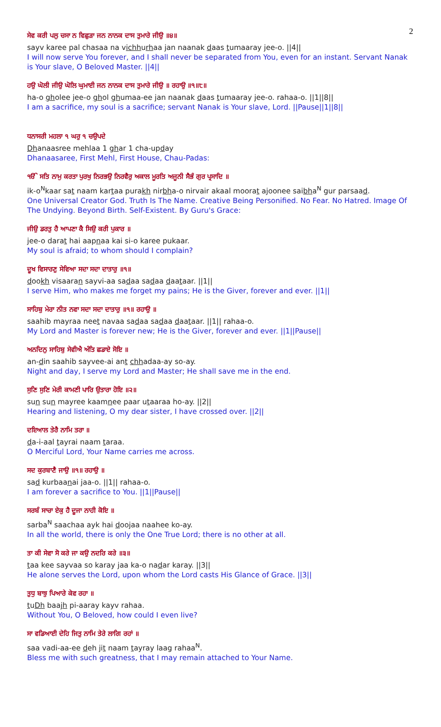2
ਸੇਵ ਕਰੀ ਪਲੁ ਚਸਾ ਨ ਵਿਛੁੜਾ ਜਨ ਨਾਨਕ ਦਾਸ ਤੁਮਾਰੇ ਜੀਉ ॥੪॥
sayv karee pal chasaa na vichhurhaa jan naanak daas tumaaray jee-o. ||4||
I will now serve You forever, and I shall never be separated from You, even for an instant. Servant Nanak is Your slave, O Beloved Master. ||4||
ਹਉ ਘੋਲੀ ਜੀਉ ਘੋਲਿ ਘੁਮਾਈ ਜਨ ਨਾਨਕ ਦਾਸ ਤੁਮਾਰੇ ਜੀਉ ॥ ਰਹਾਉ ॥੧॥੮॥
ha-o gholee jee-o ghol ghumaa-ee jan naanak daas tumaaray jee-o. rahaa-o. ||1||8||
I am a sacrifice, my soul is a sacrifice; servant Nanak is Your slave, Lord. ||Pause||1||8||
ਧਨਾਸਰੀ ਮਹਲਾ ੧ ਘਰੁ ੧ ਚਉਪਦੇ
Dhanaasree mehlaa 1 ghar 1 cha-upday
Dhanaasaree, First Mehl, First House, Chau-Padas:
ੴ ਸਤਿ ਨਾਮੁ ਕਰਤਾ ਪੁਰਖੁ ਨਿਰਭਉ ਨਿਰਵੈਰੁ ਅਕਾਲ ਮੂਰਤਿ ਅਜੂਨੀ ਸੈਭੰ ਗੁਰ ਪ੍ਰਸਾਦਿ ॥
ik-o<sup>N</sup>kaar sat naam kartaa purakh nirbha-o nirvair akaal moorat ajoonee saibha<sup>N</sup> gur parsaad.
One Universal Creator God. Truth Is The Name. Creative Being Personified. No Fear. No Hatred. Image Of The Undying. Beyond Birth. Self-Existent. By Guru's Grace:
ਜੀਉ ਡਰਤੁ ਹੈ ਆਪਣਾ ਕੈ ਸਿਉ ਕਰੀ ਪੁਕਾਰ ॥
jee-o darat hai aapnaa kai si-o karee pukaar.
My soul is afraid; to whom should I complain?
ਦੂਖ ਵਿਸਾਰਣੁ ਸੇਵਿਆ ਸਦਾ ਸਦਾ ਦਾਤਾਰੁ ॥੧॥
dookh visaaran sayvi-aa sadaa sadaa daataar. ||1||
I serve Him, who makes me forget my pains; He is the Giver, forever and ever. ||1||
ਸਾਹਿਬੁ ਮੇਰਾ ਨੀਤ ਨਵਾ ਸਦਾ ਸਦਾ ਦਾਤਾਰੁ ॥੧॥ ਰਹਾਉ ॥
saahib mayraa neet navaa sadaa sadaa daataar. ||1|| rahaa-o.
My Lord and Master is forever new; He is the Giver, forever and ever. ||1||Pause||
ਅਨਦਿਨੁ ਸਾਹਿਬੁ ਸੇਵੀਐ ਅੰਤਿ ਛਡਾਏ ਸੋਇ ॥
an-din saahib sayvee-ai ant chhadaa-ay so-ay.
Night and day, I serve my Lord and Master; He shall save me in the end.
ਸੁਣਿ ਸੁਣਿ ਮੇਰੀ ਕਾਮਣੀ ਪਾਰਿ ਉਤਾਰਾ ਹੋਇ ॥੨॥
sun sun mayree kaamnee paar utaaraa ho-ay. ||2||
Hearing and listening, O my dear sister, I have crossed over. ||2||
ਦਇਆਲ ਤੇਰੈ ਨਾਮਿ ਤਰਾ ॥
da-i-aal tayrai naam taraa.
O Merciful Lord, Your Name carries me across.
ਸਦ ਕੁਰਬਾਣੈ ਜਾਉ ॥੧॥ ਰਹਾਉ ॥
sad kurbaanai jaa-o. ||1|| rahaa-o.
I am forever a sacrifice to You. ||1||Pause||
ਸਰਬੰ ਸਾਚਾ ਏਕੁ ਹੈ ਦੂਜਾ ਨਾਹੀ ਕੋਇ ॥
sarba<sup>N</sup> saachaa ayk hai doojaa naahee ko-ay.
In all the world, there is only the One True Lord; there is no other at all.
ਤਾ ਕੀ ਸੇਵਾ ਸੋ ਕਰੇ ਜਾ ਕਉ ਨਦਰਿ ਕਰੇ ॥੩॥
taa kee sayvaa so karay jaa ka-o nadar karay. ||3||
He alone serves the Lord, upon whom the Lord casts His Glance of Grace. ||3||
ਤੁਧੁ ਬਾਝੁ ਪਿਆਰੇ ਕੇਵ ਰਹਾ ॥
tuDh baajh pi-aaray kayv rahaa.
Without You, O Beloved, how could I even live?
ਸਾ ਵਡਿਆਈ ਦੇਹਿ ਜਿਤੁ ਨਾਮਿ ਤੇਰੇ ਲਾਗਿ ਰਹਾਂ ॥
saa vadi-aa-ee deh jit naam tayray laag rahaa<sup>N</sup>.
Bless me with such greatness, that I may remain attached to Your Name.